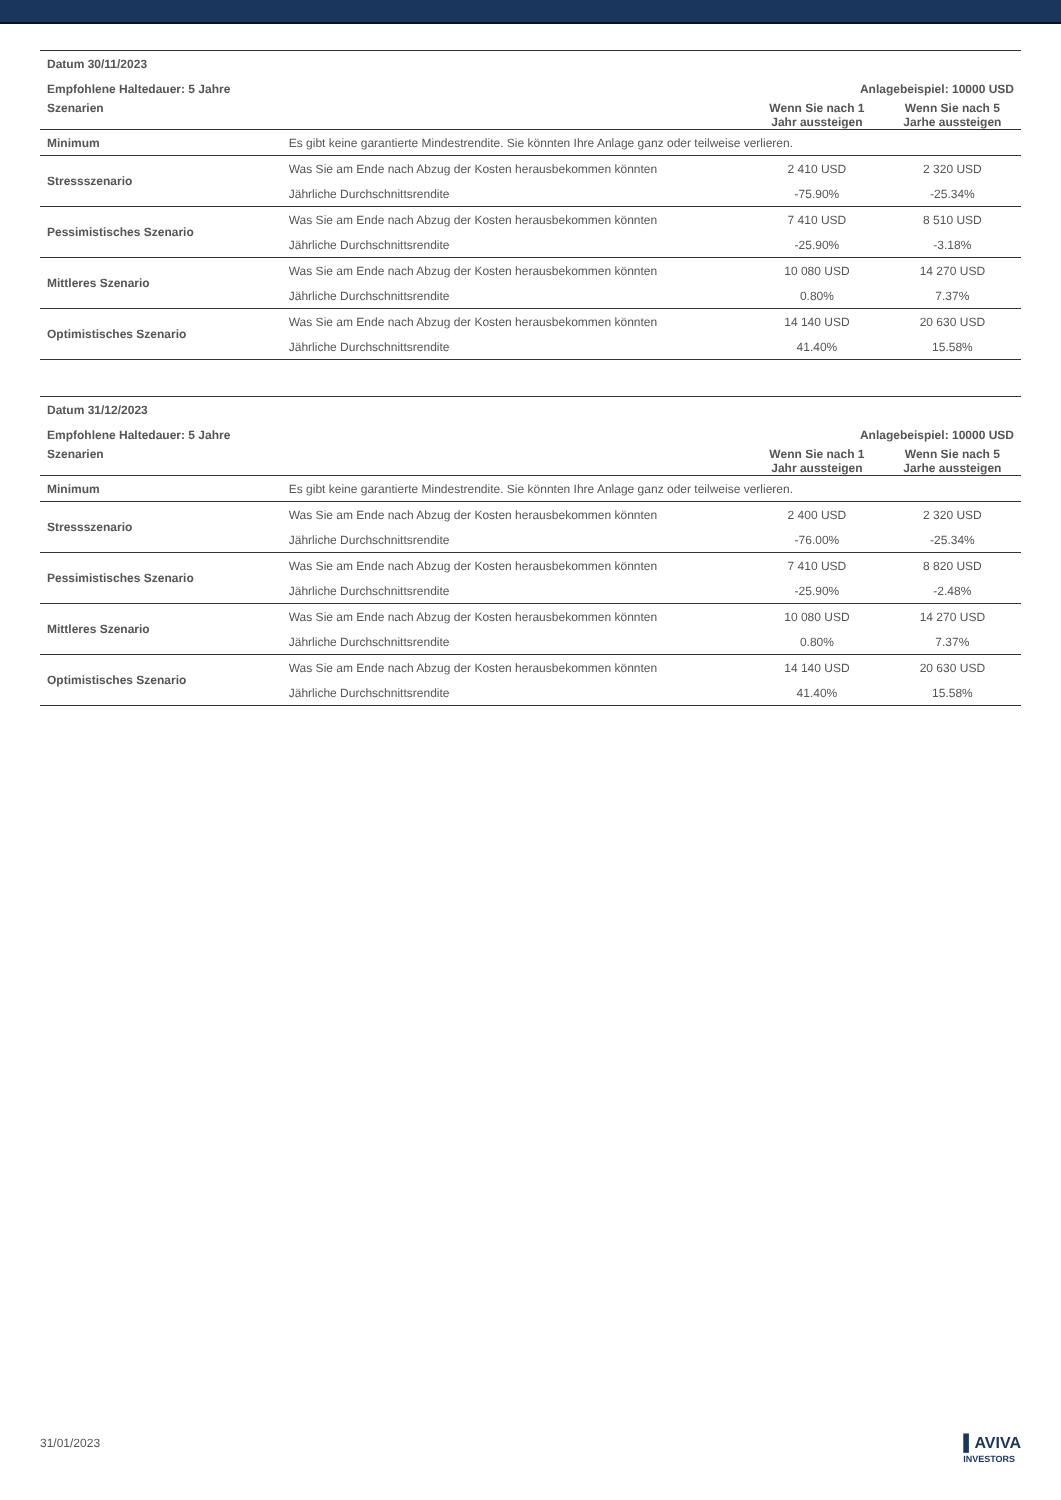| Datum 30/11/2023 | | | |
| Empfohlene Haltedauer: 5 Jahre | | Anlagebeispiel: 10000 USD | |
| Szenarien | | Wenn Sie nach 1 Jahr aussteigen | Wenn Sie nach 5 Jarhe aussteigen |
| Minimum | Es gibt keine garantierte Mindestrendite. Sie könnten Ihre Anlage ganz oder teilweise verlieren. | | |
| Stressszenario | Was Sie am Ende nach Abzug der Kosten herausbekommen könnten | 2 410 USD | 2 320 USD |
| | Jährliche Durchschnittsrendite | -75.90% | -25.34% |
| Pessimistisches Szenario | Was Sie am Ende nach Abzug der Kosten herausbekommen könnten | 7 410 USD | 8 510 USD |
| | Jährliche Durchschnittsrendite | -25.90% | -3.18% |
| Mittleres Szenario | Was Sie am Ende nach Abzug der Kosten herausbekommen könnten | 10 080 USD | 14 270 USD |
| | Jährliche Durchschnittsrendite | 0.80% | 7.37% |
| Optimistisches Szenario | Was Sie am Ende nach Abzug der Kosten herausbekommen könnten | 14 140 USD | 20 630 USD |
| | Jährliche Durchschnittsrendite | 41.40% | 15.58% |
| Datum 31/12/2023 | | | |
| Empfohlene Haltedauer: 5 Jahre | | Anlagebeispiel: 10000 USD | |
| Szenarien | | Wenn Sie nach 1 Jahr aussteigen | Wenn Sie nach 5 Jarhe aussteigen |
| Minimum | Es gibt keine garantierte Mindestrendite. Sie könnten Ihre Anlage ganz oder teilweise verlieren. | | |
| Stressszenario | Was Sie am Ende nach Abzug der Kosten herausbekommen könnten | 2 400 USD | 2 320 USD |
| | Jährliche Durchschnittsrendite | -76.00% | -25.34% |
| Pessimistisches Szenario | Was Sie am Ende nach Abzug der Kosten herausbekommen könnten | 7 410 USD | 8 820 USD |
| | Jährliche Durchschnittsrendite | -25.90% | -2.48% |
| Mittleres Szenario | Was Sie am Ende nach Abzug der Kosten herausbekommen könnten | 10 080 USD | 14 270 USD |
| | Jährliche Durchschnittsrendite | 0.80% | 7.37% |
| Optimistisches Szenario | Was Sie am Ende nach Abzug der Kosten herausbekommen könnten | 14 140 USD | 20 630 USD |
| | Jährliche Durchschnittsrendite | 41.40% | 15.58% |
31/01/2023
▌AVIVA
INVESTORS